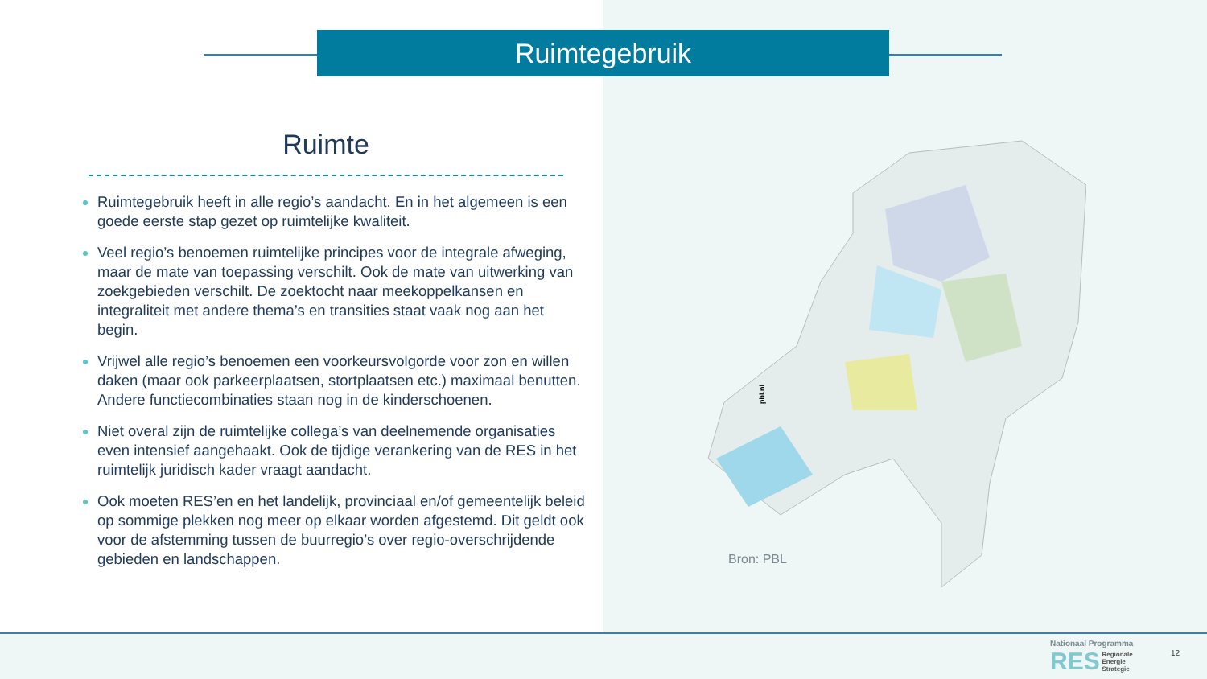Ruimtegebruik
Ruimte
Ruimtegebruik heeft in alle regio’s aandacht. En in het algemeen is een goede eerste stap gezet op ruimtelijke kwaliteit.
Veel regio’s benoemen ruimtelijke principes voor de integrale afweging, maar de mate van toepassing verschilt. Ook de mate van uitwerking van zoekgebieden verschilt. De zoektocht naar meekoppelkansen en integraliteit met andere thema’s en transities staat vaak nog aan het begin.
Vrijwel alle regio’s benoemen een voorkeursvolgorde voor zon en willen daken (maar ook parkeerplaatsen, stortplaatsen etc.) maximaal benutten. Andere functiecombinaties staan nog in de kinderschoenen.
Niet overal zijn de ruimtelijke collega’s van deelnemende organisaties even intensief aangehaakt. Ook de tijdige verankering van de RES in het ruimtelijk juridisch kader vraagt aandacht.
Ook moeten RES’en en het landelijk, provinciaal en/of gemeentelijk beleid op sommige plekken nog meer op elkaar worden afgestemd. Dit geldt ook voor de afstemming tussen de buurregio’s over regio-overschrijdende gebieden en landschappen.
pbl.nl
Bron: PBL
Nationaal Programma
RES Regionale
Energie
Strategie
12